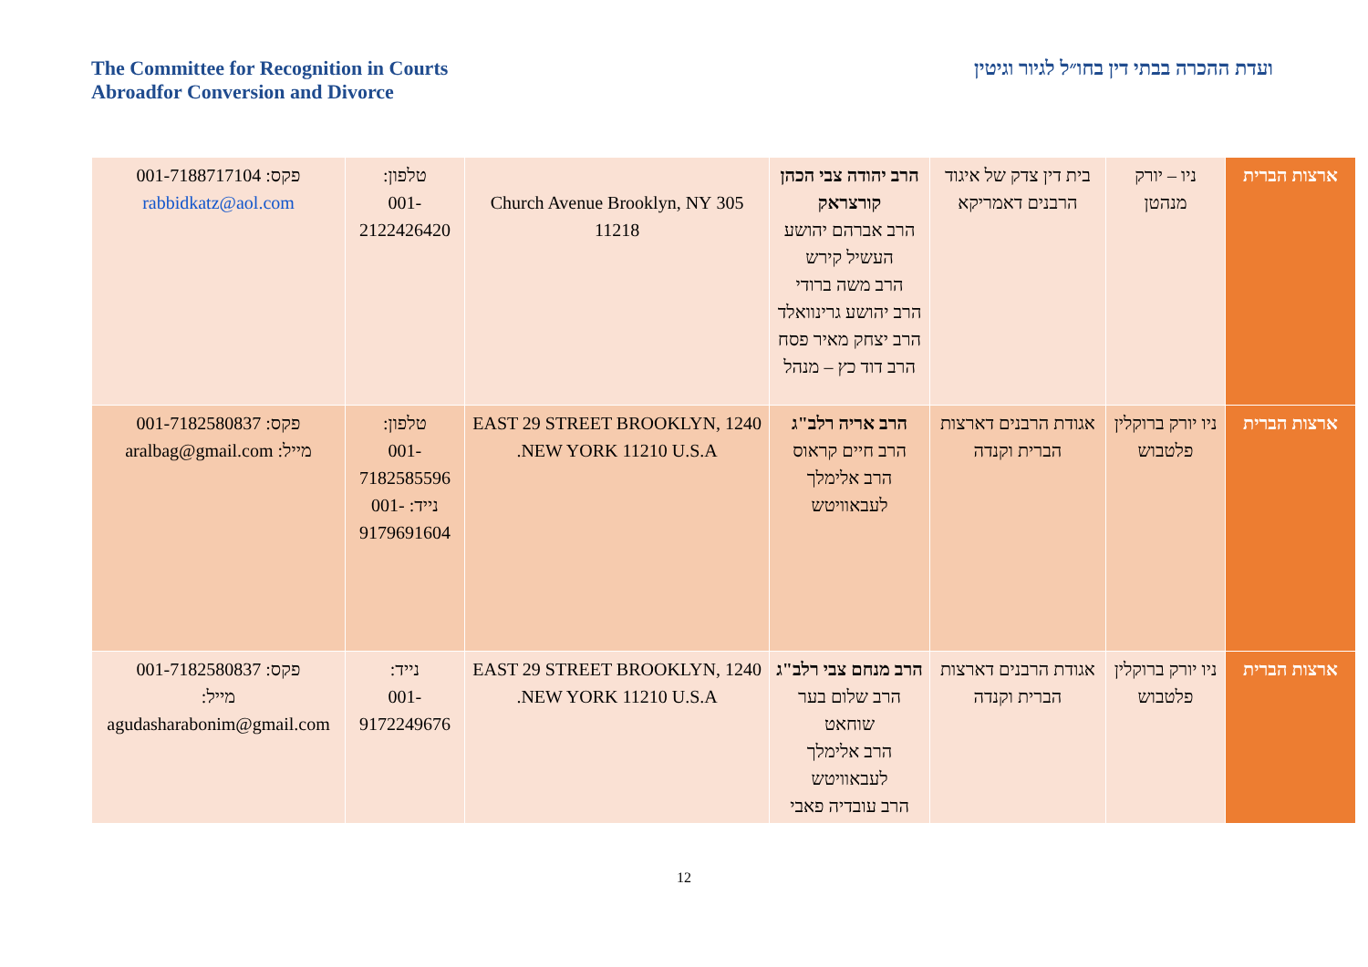The Committee for Recognition in Courts
Abroadfor Conversion and Divorce
ועדת ההכרה בבתי דין בחו״ל לגיור וגיטין
| ארצות הברית | ניו – יורק מנהטן | בית דין צדק של איגוד הרבנים דאמריקא | הרב יהודה צבי הכהן קורצראק הרב אברהם יהושע העשיל קירש הרב משה ברודי הרב יהושע גרינוואלד הרב יצחק מאיר פסח הרב דוד כץ – מנהל | 305 Church Avenue Brooklyn, NY 11218 | טלפון: 001-2122426420 | פקס: 001-7188717104 rabbidkatz@aol.com |
| ארצות הברית | ניו יורק ברוקלין פלטבוש | אגודת הרבנים דארצות הברית וקנדה | הרב אריה רלב"ג הרב חיים קראוס הרב אלימלך לעבאוויטש | 1240 EAST 29 STREET BROOKLYN, NEW YORK 11210 U.S.A. | טלפון: 001-7182585596 נייד: -001 9179691604 | פקס: 001-7182580837 מייל: aralbag@gmail.com |
| ארצות הברית | ניו יורק ברוקלין פלטבוש | אגודת הרבנים דארצות הברית וקנדה | הרב מנחם צבי רלב"ג הרב שלום בער שוחאט הרב אלימלך לעבאוויטש הרב עובדיה פאבי | 1240 EAST 29 STREET BROOKLYN, NEW YORK 11210 U.S.A. | נייד: 001-9172249676 | פקס: 001-7182580837 מייל: agudasharabonim@gmail.com |
12